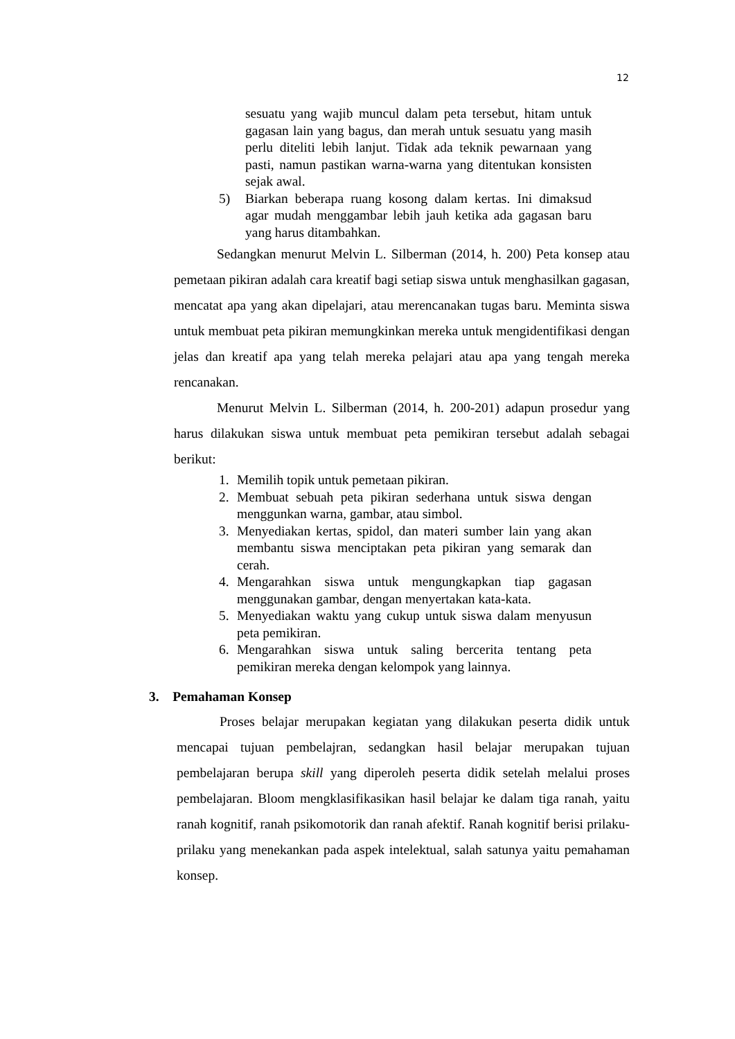12
sesuatu yang wajib muncul dalam peta tersebut, hitam untuk gagasan lain yang bagus, dan merah untuk sesuatu yang masih perlu diteliti lebih lanjut. Tidak ada teknik pewarnaan yang pasti, namun pastikan warna-warna yang ditentukan konsisten sejak awal.
5) Biarkan beberapa ruang kosong dalam kertas. Ini dimaksud agar mudah menggambar lebih jauh ketika ada gagasan baru yang harus ditambahkan.
Sedangkan menurut Melvin L. Silberman (2014, h. 200) Peta konsep atau pemetaan pikiran adalah cara kreatif bagi setiap siswa untuk menghasilkan gagasan, mencatat apa yang akan dipelajari, atau merencanakan tugas baru. Meminta siswa untuk membuat peta pikiran memungkinkan mereka untuk mengidentifikasi dengan jelas dan kreatif apa yang telah mereka pelajari atau apa yang tengah mereka rencanakan.
Menurut Melvin L. Silberman (2014, h. 200-201) adapun prosedur yang harus dilakukan siswa untuk membuat peta pemikiran tersebut adalah sebagai berikut:
1. Memilih topik untuk pemetaan pikiran.
2. Membuat sebuah peta pikiran sederhana untuk siswa dengan menggunkan warna, gambar, atau simbol.
3. Menyediakan kertas, spidol, dan materi sumber lain yang akan membantu siswa menciptakan peta pikiran yang semarak dan cerah.
4. Mengarahkan siswa untuk mengungkapkan tiap gagasan menggunakan gambar, dengan menyertakan kata-kata.
5. Menyediakan waktu yang cukup untuk siswa dalam menyusun peta pemikiran.
6. Mengarahkan siswa untuk saling bercerita tentang peta pemikiran mereka dengan kelompok yang lainnya.
3. Pemahaman Konsep
Proses belajar merupakan kegiatan yang dilakukan peserta didik untuk mencapai tujuan pembelajran, sedangkan hasil belajar merupakan tujuan pembelajaran berupa skill yang diperoleh peserta didik setelah melalui proses pembelajaran. Bloom mengklasifikasikan hasil belajar ke dalam tiga ranah, yaitu ranah kognitif, ranah psikomotorik dan ranah afektif. Ranah kognitif berisi prilaku-prilaku yang menekankan pada aspek intelektual, salah satunya yaitu pemahaman konsep.